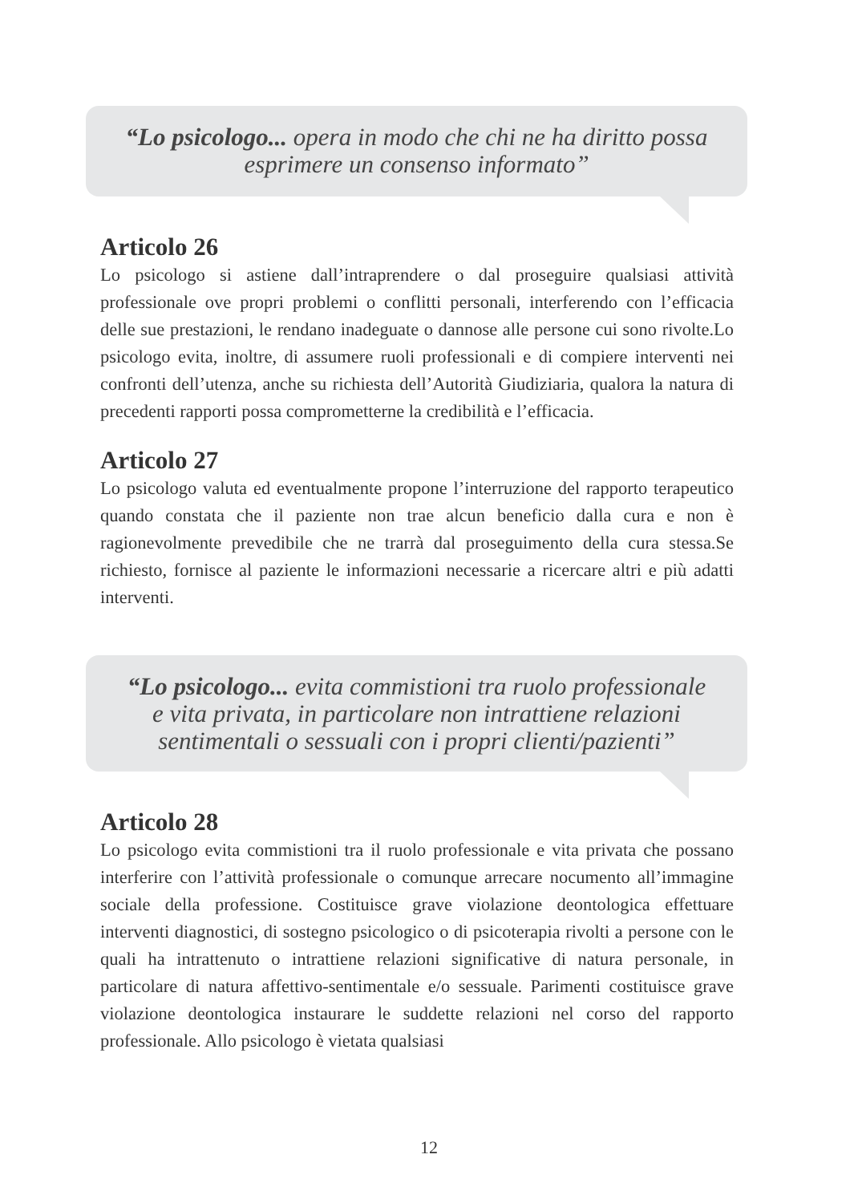“Lo psicologo... opera in modo che chi ne ha diritto possa
esprimere un consenso informato”
Articolo 26
Lo psicologo si astiene dall’intraprendere o dal proseguire qualsiasi attività professionale ove propri problemi o conflitti personali, interferendo con l’efficacia delle sue prestazioni, le rendano inadeguate o dannose alle persone cui sono rivolte.Lo psicologo evita, inoltre, di assumere ruoli professionali e di compiere interventi nei confronti dell’utenza, anche su richiesta dell’Autorità Giudiziaria, qualora la natura di precedenti rapporti possa comprometterne la credibilità e l’efficacia.
Articolo 27
Lo psicologo valuta ed eventualmente propone l’interruzione del rapporto terapeutico quando constata che il paziente non trae alcun beneficio dalla cura e non è ragionevolmente prevedibile che ne trarrà dal proseguimento della cura stessa.Se richiesto, fornisce al paziente le informazioni necessarie a ricercare altri e più adatti interventi.
“Lo psicologo... evita commistioni tra ruolo professionale
e vita privata, in particolare non intrattiene relazioni
sentimentali o sessuali con i propri clienti/pazienti”
Articolo 28
Lo psicologo evita commistioni tra il ruolo professionale e vita privata che possano interferire con l’attività professionale o comunque arrecare nocumento all’immagine sociale della professione. Costituisce grave violazione deontologica effettuare interventi diagnostici, di sostegno psicologico o di psicoterapia rivolti a persone con le quali ha intrattenuto o intrattiene relazioni significative di natura personale, in particolare di natura affettivo-sentimentale e/o sessuale. Parimenti costituisce grave violazione deontologica instaurare le suddette relazioni nel corso del rapporto professionale. Allo psicologo è vietata qualsiasi
12